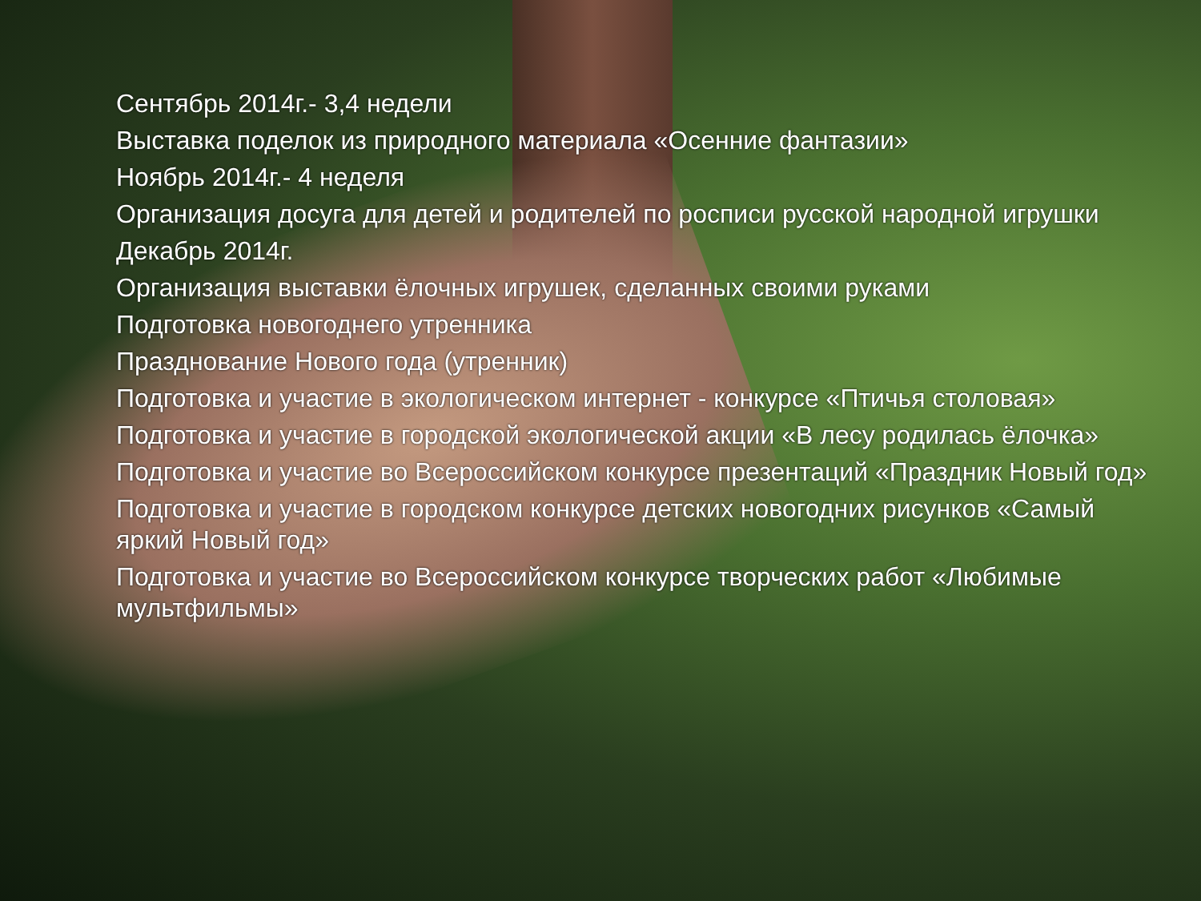Сентябрь 2014г.- 3,4 недели
Выставка поделок из природного материала «Осенние фантазии»
Ноябрь 2014г.- 4 неделя
Организация досуга для детей и родителей по росписи русской народной игрушки
Декабрь 2014г.
Организация выставки ёлочных игрушек, сделанных своими руками
Подготовка новогоднего утренника
Празднование Нового года (утренник)
Подготовка и участие в экологическом интернет - конкурсе «Птичья столовая»
Подготовка и участие в городской экологической акции «В лесу родилась ёлочка»
Подготовка и участие во Всероссийском конкурсе презентаций «Праздник Новый год»
Подготовка и участие в городском конкурсе детских новогодних рисунков «Самый яркий Новый год»
Подготовка и участие во Всероссийском конкурсе творческих работ «Любимые мультфильмы»